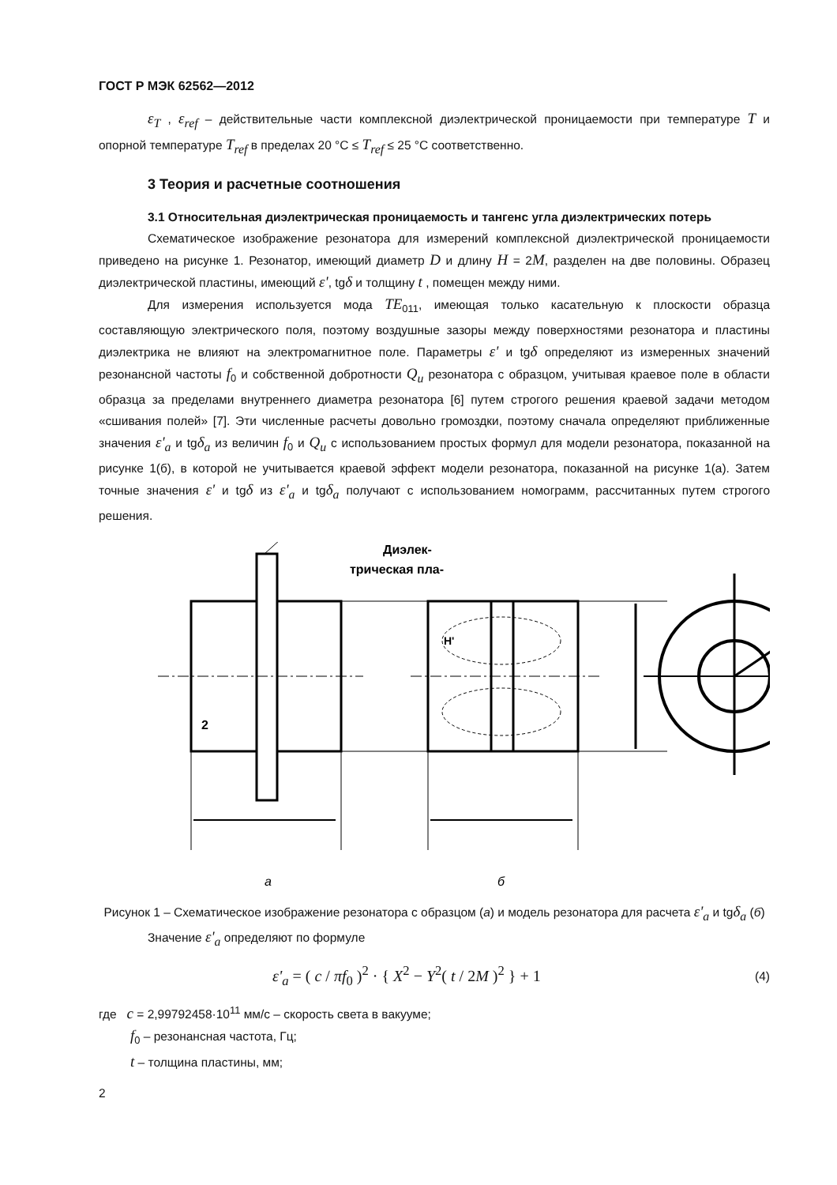ГОСТ Р МЭК 62562—2012
ε<sub>T</sub> , ε<sub>ref</sub> – действительные части комплексной диэлектрической проницаемости при температуре T и опорной температуре T<sub>ref</sub> в пределах 20 °С ≤ T<sub>ref</sub> ≤ 25 °С соответственно.
3 Теория и расчетные соотношения
3.1 Относительная диэлектрическая проницаемость и тангенс угла диэлектрических потерь
Схематическое изображение резонатора для измерений комплексной диэлектрической проницаемости приведено на рисунке 1. Резонатор, имеющий диаметр D и длину H = 2M, разделен на две половины. Образец диэлектрической пластины, имеющий ε', tgδ и толщину t , помещен между ними.
Для измерения используется мода TE<sub>011</sub>, имеющая только касательную к плоскости образца составляющую электрического поля, поэтому воздушные зазоры между поверхностями резонатора и пластины диэлектрика не влияют на электромагнитное поле. Параметры ε' и tgδ определяют из измеренных значений резонансной частоты f<sub>0</sub> и собственной добротности Q<sub>u</sub> резонатора с образцом, учитывая краевое поле в области образца за пределами внутреннего диаметра резонатора [6] путем строгого решения краевой задачи методом «сшивания полей» [7]. Эти численные расчеты довольно громоздки, поэтому сначала определяют приближенные значения ε'<sub>a</sub> и tgδ<sub>a</sub> из величин f<sub>0</sub> и Q<sub>u</sub> с использованием простых формул для модели резонатора, показанной на рисунке 1(б), в которой не учитывается краевой эффект модели резонатора, показанной на рисунке 1(а). Затем точные значения ε' и tgδ из ε'<sub>a</sub> и tgδ<sub>a</sub> получают с использованием номограмм, рассчитанных путем строгого решения.
2
H'
Диэлек-
трическая пла-
а
б
Рисунок 1 – Схематическое изображение резонатора с образцом (а) и модель резонатора для расчета ε'<sub>a</sub> и tgδ<sub>a</sub> (б)
Значение ε'<sub>a</sub> определяют по формуле
ε'<sub>a</sub> = ( c / πf<sub>0</sub> )<sup>2</sup> · { X<sup>2</sup> − Y<sup>2</sup>( t / 2M )<sup>2</sup> } + 1 (4)
где c = 2,99792458·10<sup>11</sup> мм/с – скорость света в вакууме;
f<sub>0</sub> – резонансная частота, Гц;
t – толщина пластины, мм;
2